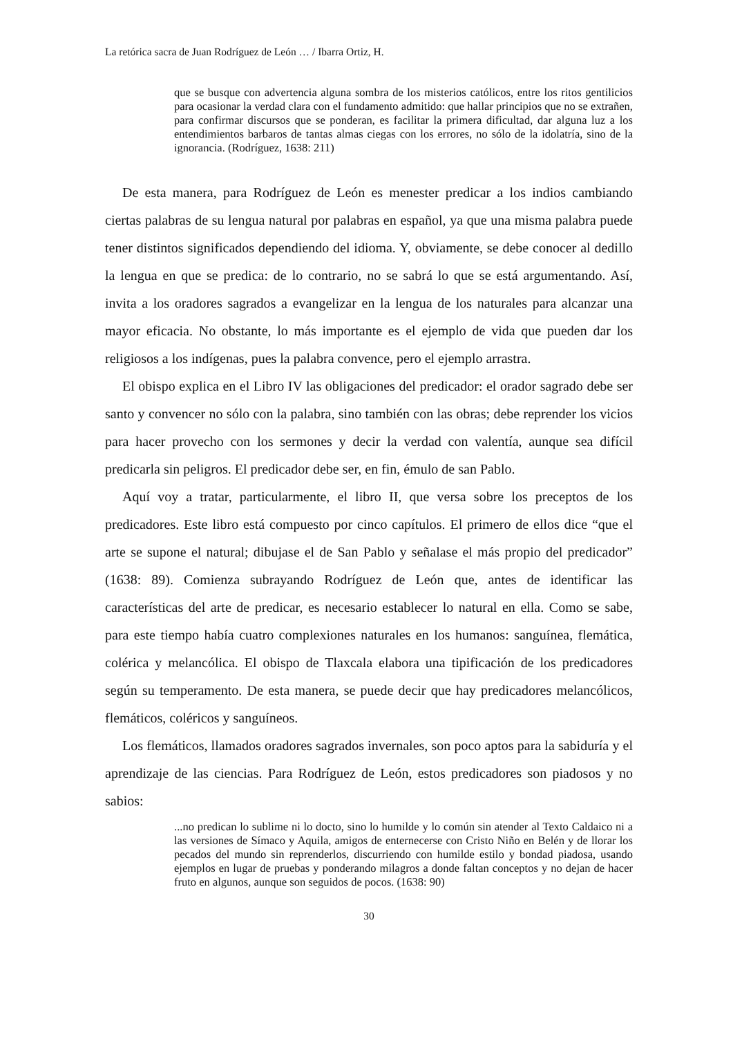La retórica sacra de Juan Rodríguez de León … / Ibarra Ortiz, H.
que se busque con advertencia alguna sombra de los misterios católicos, entre los ritos gentilicios para ocasionar la verdad clara con el fundamento admitido: que hallar principios que no se extrañen, para confirmar discursos que se ponderan, es facilitar la primera dificultad, dar alguna luz a los entendimientos barbaros de tantas almas ciegas con los errores, no sólo de la idolatría, sino de la ignorancia. (Rodríguez, 1638: 211)
De esta manera, para Rodríguez de León es menester predicar a los indios cambiando ciertas palabras de su lengua natural por palabras en español, ya que una misma palabra puede tener distintos significados dependiendo del idioma. Y, obviamente, se debe conocer al dedillo la lengua en que se predica: de lo contrario, no se sabrá lo que se está argumentando. Así, invita a los oradores sagrados a evangelizar en la lengua de los naturales para alcanzar una mayor eficacia. No obstante, lo más importante es el ejemplo de vida que pueden dar los religiosos a los indígenas, pues la palabra convence, pero el ejemplo arrastra.
El obispo explica en el Libro IV las obligaciones del predicador: el orador sagrado debe ser santo y convencer no sólo con la palabra, sino también con las obras; debe reprender los vicios para hacer provecho con los sermones y decir la verdad con valentía, aunque sea difícil predicarla sin peligros. El predicador debe ser, en fin, émulo de san Pablo.
Aquí voy a tratar, particularmente, el libro II, que versa sobre los preceptos de los predicadores. Este libro está compuesto por cinco capítulos. El primero de ellos dice “que el arte se supone el natural; dibujase el de San Pablo y señalase el más propio del predicador” (1638: 89). Comienza subrayando Rodríguez de León que, antes de identificar las características del arte de predicar, es necesario establecer lo natural en ella. Como se sabe, para este tiempo había cuatro complexiones naturales en los humanos: sanguínea, flemática, colérica y melancólica. El obispo de Tlaxcala elabora una tipificación de los predicadores según su temperamento. De esta manera, se puede decir que hay predicadores melancólicos, flemáticos, coléricos y sanguíneos.
Los flemáticos, llamados oradores sagrados invernales, son poco aptos para la sabiduría y el aprendizaje de las ciencias. Para Rodríguez de León, estos predicadores son piadosos y no sabios:
...no predican lo sublime ni lo docto, sino lo humilde y lo común sin atender al Texto Caldaico ni a las versiones de Símaco y Aquila, amigos de enternecerse con Cristo Niño en Belén y de llorar los pecados del mundo sin reprenderlos, discurriendo con humilde estilo y bondad piadosa, usando ejemplos en lugar de pruebas y ponderando milagros a donde faltan conceptos y no dejan de hacer fruto en algunos, aunque son seguidos de pocos. (1638: 90)
30